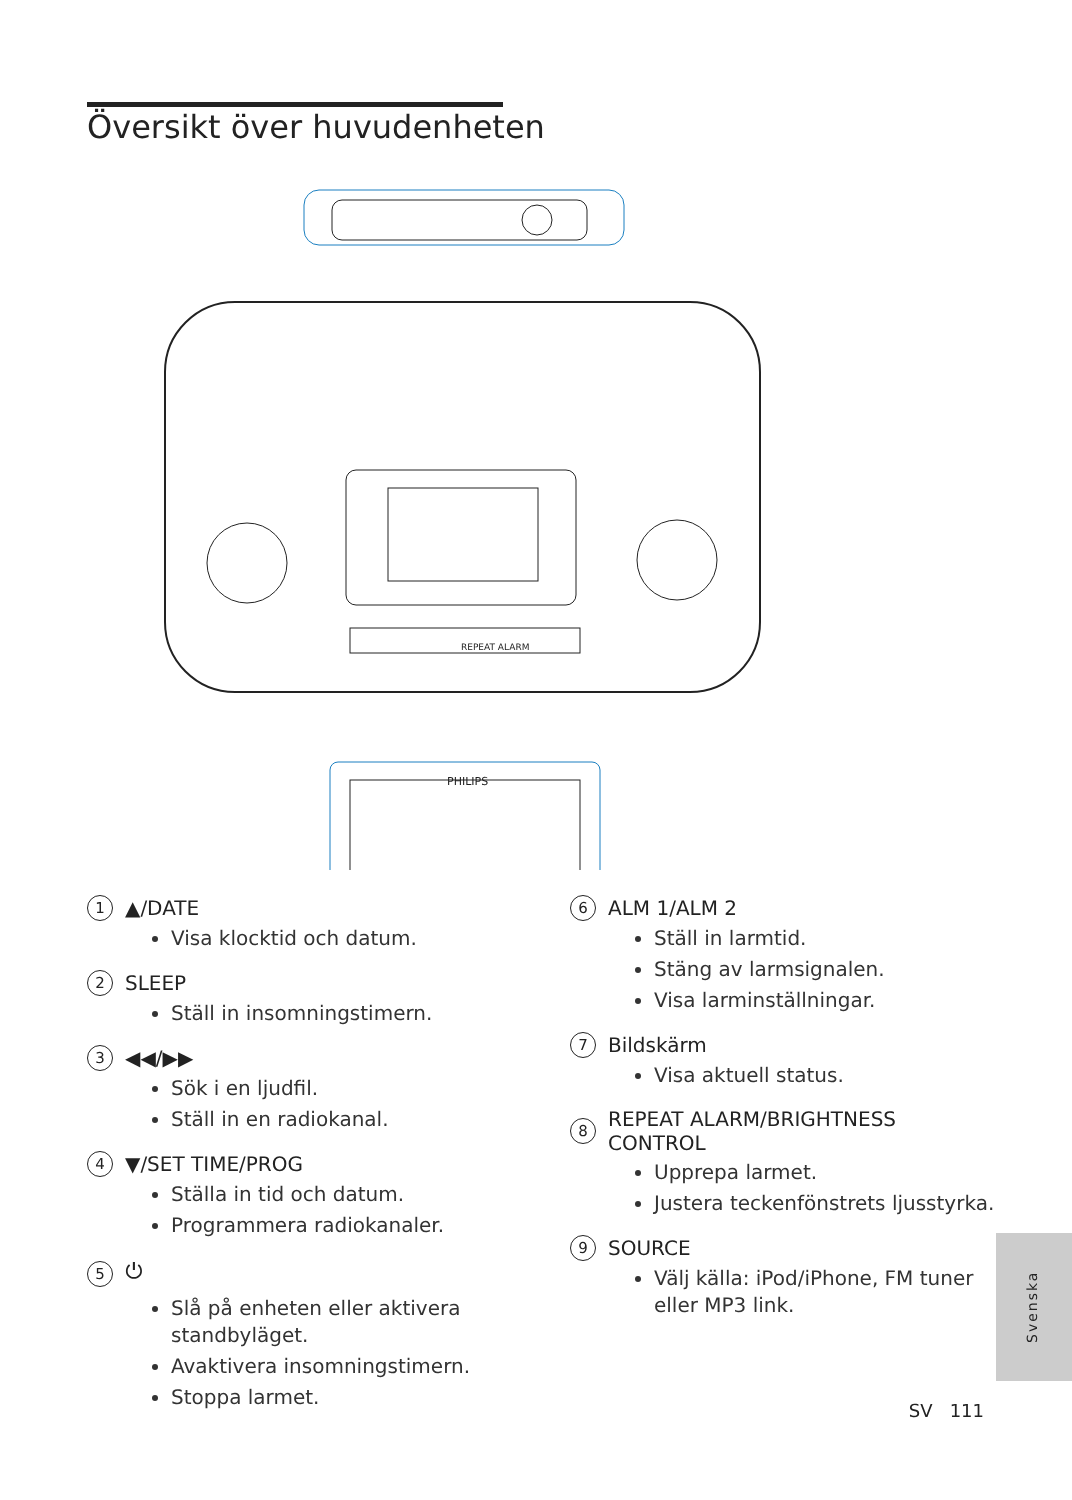Översikt över huvudenheten
PHILIPS
REPEAT ALARM
1 ▲/DATE
Visa klocktid och datum.
2 SLEEP
Ställ in insomningstimern.
3 ◀◀/▶▶
Sök i en ljudfil.
Ställ in en radiokanal.
4 ▼/SET TIME/PROG
Ställa in tid och datum.
Programmera radiokanaler.
5 ⏻
Slå på enheten eller aktivera standbyläget.
Avaktivera insomningstimern.
Stoppa larmet.
6 ALM 1/ALM 2
Ställ in larmtid.
Stäng av larmsignalen.
Visa larminställningar.
7 Bildskärm
Visa aktuell status.
8 REPEAT ALARM/BRIGHTNESS CONTROL
Upprepa larmet.
Justera teckenfönstrets ljusstyrka.
9 SOURCE
Välj källa: iPod/iPhone, FM tuner eller MP3 link.
Svenska
SV 111